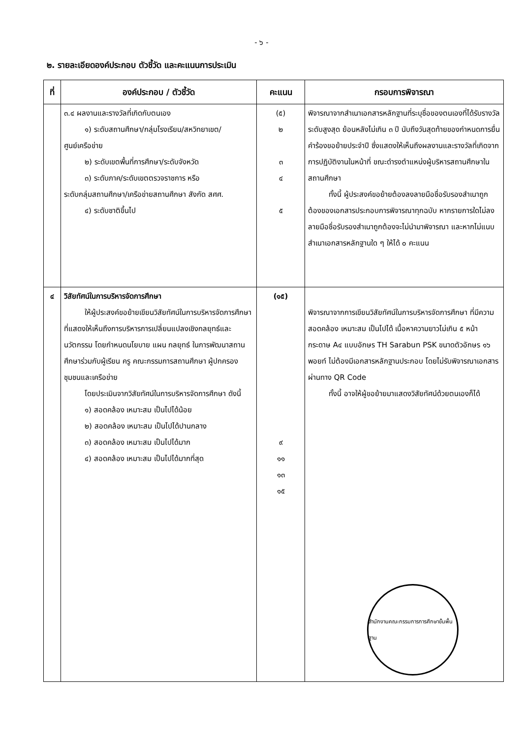- ๖ -
๒. รายละเอียดองค์ประกอบ ตัวชี้วัด และคะแนนการประเมิน
| ที่ | องค์ประกอบ / ตัวชี้วัด | คะแนน | กรอบการพิจารณา |
| --- | --- | --- | --- |
| | ๓.๔ ผลงานและรางวัลที่เกิดกับตนเอง ๑) ระดับสถานศึกษา/กลุ่มโรงเรียน/สหวิทยาเขต/ ศูนย์เครือข่าย ๒) ระดับเขตพื้นที่การศึกษา/ระดับจังหวัด ๓) ระดับภาค/ระดับเขตตรวจราชการ หรือ ระดับกลุ่มสถานศึกษา/เครือข่ายสถานศึกษา สังกัด สศศ. ๔) ระดับชาติขึ้นไป | (๕) ๒ ๓ ๔ ๕ | พิจารณาจากสำเนาเอกสารหลักฐานที่ระบุชื่อของตนเองที่ได้รับรางวัลระดับสูงสุด ย้อนหลังไม่เกิน ๓ ปี นับถึงวันสุดท้ายของกำหนดการยื่นคำร้องขอย้ายประจำปี ซึ่งแสดงให้เห็นถึงผลงานและรางวัลที่เกิดจากการปฏิบัติงานในหน้าที่ ขณะดำรงตำแหน่งผู้บริหารสถานศึกษาในสถานศึกษา ทั้งนี้ ผู้ประสงค์ขอย้ายต้องลงลายมือชื่อรับรองสำเนาถูกต้องของเอกสารประกอบการพิจารณาทุกฉบับ หากรายการใดไม่ลงลายมือชื่อรับรองสำเนาถูกต้องจะไม่นำมาพิจารณา และหากไม่แนบสำเนาเอกสารหลักฐานใด ๆ ให้ได้ ๐ คะแนน |
| ๔ | วิสัยทัศน์ในการบริหารจัดการศึกษา ให้ผู้ประสงค์ขอย้ายเขียนวิสัยทัศน์ในการ บริหารจัดการศึกษาที่แสดงให้เห็นถึงการบริหารการเปลี่ยนแปลงเชิงกลยุทธ์และนวัตกรรม โดยกำหนดนโยบาย แผน กลยุทธ์ ในการพัฒนาสถานศึกษาร่วมกับผู้เรียน ครู คณะกรรมการสถานศึกษา ผู้ปกครอง ชุมชนและเครือข่าย โดยประเมินจากวิสัยทัศน์ในการบริหารจัดการ ศึกษา ดังนี้ ๑) สอดคล้อง เหมาะสม เป็นไปได้น้อย ๒) สอดคล้อง เหมาะสม เป็นไปได้ปานกลาง ๓) สอดคล้อง เหมาะสม เป็นไปได้มาก ๔) สอดคล้อง เหมาะสม เป็นไปได้มากที่สุด | (๑๕) ๙ ๑๑ ๑๓ ๑๕ | พิจารณาจากการเขียนวิสัยทัศน์ในการบริหารจัดการศึกษา ที่มีความสอดคล้อง เหมาะสม เป็นไปได้ เนื้อหาความยาวไม่เกิน ๕ หน้า กระดาษ A๔ แบบอักษร TH Sarabun PSK ขนาดตัวอักษร ๑๖ พอยท์ ไม่ต้องมีเอกสารหลักฐานประกอบ โดยไม่รับพิจารณาเอกสารผ่านทาง QR Code ทั้งนี้ อาจให้ผู้ขอย้ายมาแสดงวิสัยทัศน์ ด้วยตนเองก็ได้ สำนักงานคณะกรรมการการศึกษาขั้นพื้นฐาน |